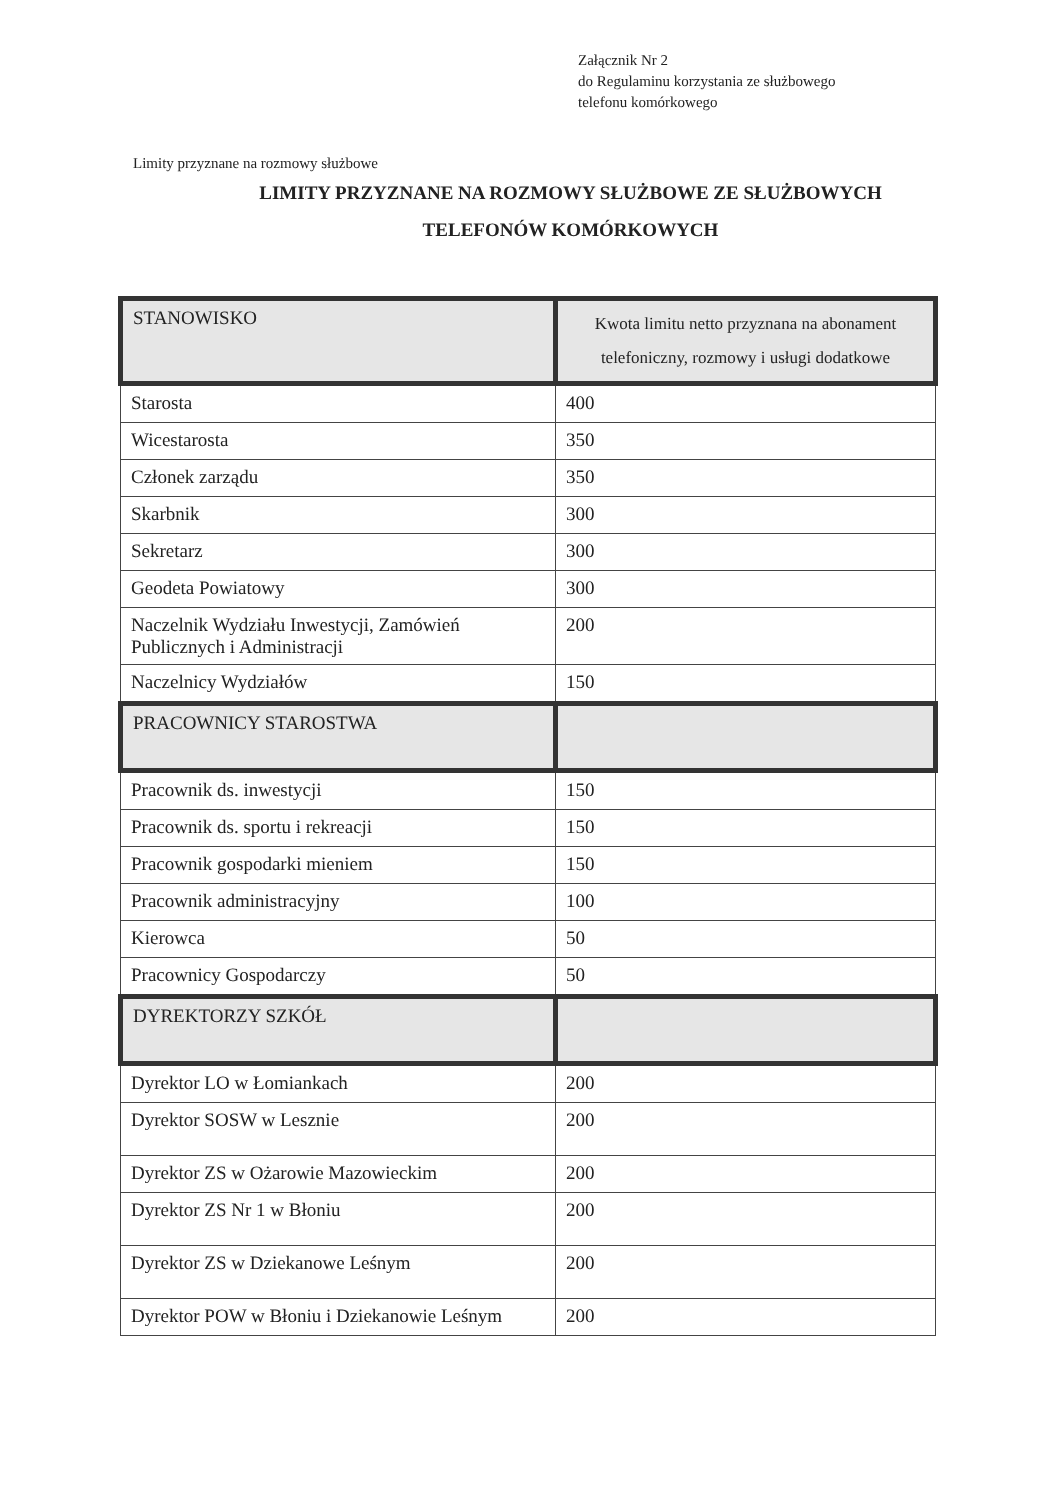Załącznik Nr 2
do Regulaminu korzystania ze służbowego
telefonu komórkowego
Limity przyznane na rozmowy służbowe
LIMITY PRZYZNANE NA ROZMOWY SŁUŻBOWE ZE SŁUŻBOWYCH
TELEFONÓW KOMÓRKOWYCH
| STANOWISKO | Kwota limitu netto przyznana na abonament telefoniczny, rozmowy i usługi dodatkowe |
| --- | --- |
| Starosta | 400 |
| Wicestarosta | 350 |
| Członek zarządu | 350 |
| Skarbnik | 300 |
| Sekretarz | 300 |
| Geodeta Powiatowy | 300 |
| Naczelnik Wydziału Inwestycji, Zamówień Publicznych i Administracji | 200 |
| Naczelnicy Wydziałów | 150 |
| PRACOWNICY STAROSTWA | |
| Pracownik ds. inwestycji | 150 |
| Pracownik ds. sportu i rekreacji | 150 |
| Pracownik gospodarki mieniem | 150 |
| Pracownik administracyjny | 100 |
| Kierowca | 50 |
| Pracownicy Gospodarczy | 50 |
| DYREKTORZY SZKÓŁ | |
| Dyrektor LO w Łomiankach | 200 |
| Dyrektor SOSW w Lesznie | 200 |
| Dyrektor ZS w Ożarowie Mazowieckim | 200 |
| Dyrektor ZS Nr 1 w Błoniu | 200 |
| Dyrektor ZS w Dziekanowe Leśnym | 200 |
| Dyrektor POW w Błoniu i Dziekanowie Leśnym | 200 |